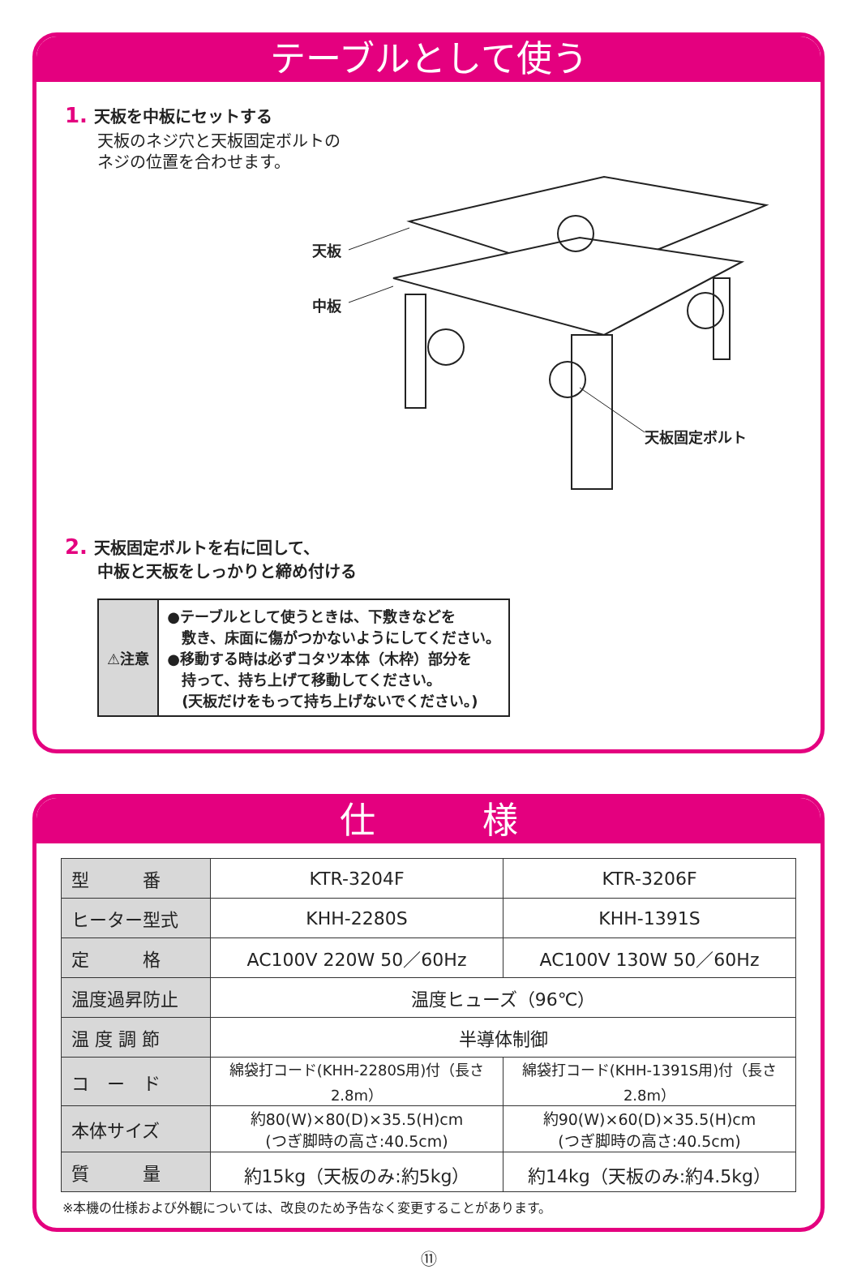テーブルとして使う
1. 天板を中板にセットする
天板のネジ穴と天板固定ボルトの
ネジの位置を合わせます。
天板
中板
天板固定ボルト
2. 天板固定ボルトを右に回して、
中板と天板をしっかりと締め付ける
| ⚠注意 | ●テーブルとして使うときは、下敷きなどを 敷き、床面に傷がつかないようにしてください。 ●移動する時は必ずコタツ本体（木枠）部分を 持って、持ち上げて移動してください。 (天板だけをもって持ち上げないでください。) |
仕　　　様
| 型 番 | KTR-3204F | KTR-3206F |
| ヒーター型式 | KHH-2280S | KHH-1391S |
| 定 格 | AC100V 220W 50／60Hz | AC100V 130W 50／60Hz |
| 温度過昇防止 | 温度ヒューズ（96℃） | |
| 温 度 調 節 | 半導体制御 | |
| コ ー ド | 綿袋打コード(KHH-2280S用)付（長さ2.8m） | 綿袋打コード(KHH-1391S用)付（長さ2.8m） |
| 本体サイズ | 約80(W)×80(D)×35.5(H)cm (つぎ脚時の高さ:40.5cm) | 約90(W)×60(D)×35.5(H)cm (つぎ脚時の高さ:40.5cm) |
| 質 量 | 約15kg（天板のみ:約5kg） | 約14kg（天板のみ:約4.5kg） |
※本機の仕様および外観については、改良のため予告なく変更することがあります。
⑪